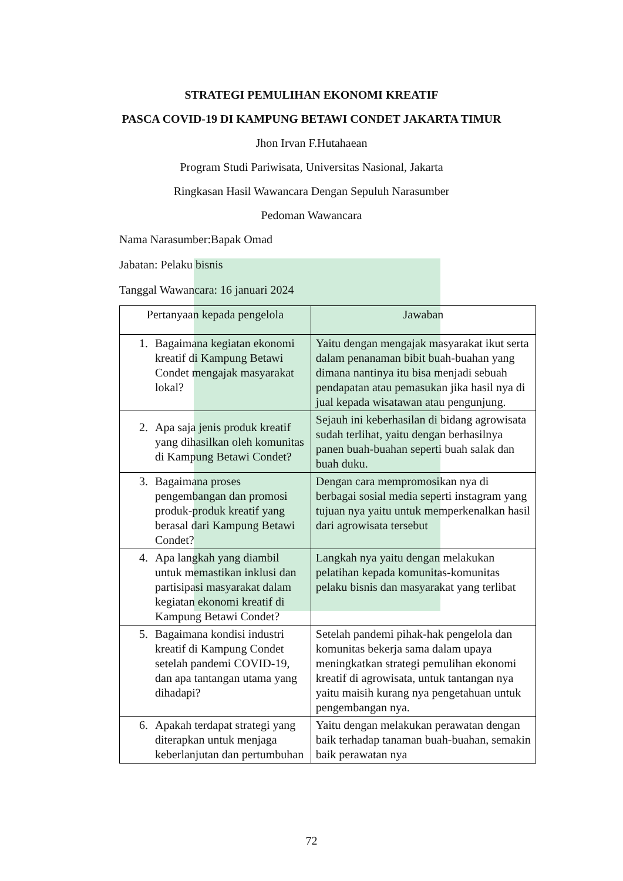STRATEGI PEMULIHAN EKONOMI KREATIF
PASCA COVID-19 DI KAMPUNG BETAWI CONDET JAKARTA TIMUR
Jhon Irvan F.Hutahaean
Program Studi Pariwisata, Universitas Nasional, Jakarta
Ringkasan Hasil Wawancara Dengan Sepuluh Narasumber
Pedoman Wawancara
Nama Narasumber:Bapak Omad
Jabatan: Pelaku bisnis
Tanggal Wawancara: 16 januari 2024
| Pertanyaan kepada pengelola | Jawaban |
| --- | --- |
| 1. Bagaimana kegiatan ekonomi kreatif di Kampung Betawi Condet mengajak masyarakat lokal? | Yaitu dengan mengajak masyarakat ikut serta dalam penanaman bibit buah-buahan yang dimana nantinya itu bisa menjadi sebuah pendapatan atau pemasukan jika hasil nya di jual kepada wisatawan atau pengunjung. |
| 2. Apa saja jenis produk kreatif yang dihasilkan oleh komunitas di Kampung Betawi Condet? | Sejauh ini keberhasilan di bidang agrowisata sudah terlihat, yaitu dengan berhasilnya panen buah-buahan seperti buah salak dan buah duku. |
| 3. Bagaimana proses pengembangan dan promosi produk-produk kreatif yang berasal dari Kampung Betawi Condet? | Dengan cara mempromosikan nya di berbagai sosial media seperti instagram yang tujuan nya yaitu untuk memperkenalkan hasil dari agrowisata tersebut |
| 4. Apa langkah yang diambil untuk memastikan inklusi dan partisipasi masyarakat dalam kegiatan ekonomi kreatif di Kampung Betawi Condet? | Langkah nya yaitu dengan melakukan pelatihan kepada komunitas-komunitas pelaku bisnis dan masyarakat yang terlibat |
| 5. Bagaimana kondisi industri kreatif di Kampung Condet setelah pandemi COVID-19, dan apa tantangan utama yang dihadapi? | Setelah pandemi pihak-hak pengelola dan komunitas bekerja sama dalam upaya meningkatkan strategi pemulihan ekonomi kreatif di agrowisata, untuk tantangan nya yaitu maisih kurang nya pengetahuan untuk pengembangan nya. |
| 6. Apakah terdapat strategi yang diterapkan untuk menjaga keberlanjutan dan pertumbuhan | Yaitu dengan melakukan perawatan dengan baik terhadap tanaman buah-buahan, semakin baik perawatan nya |
72